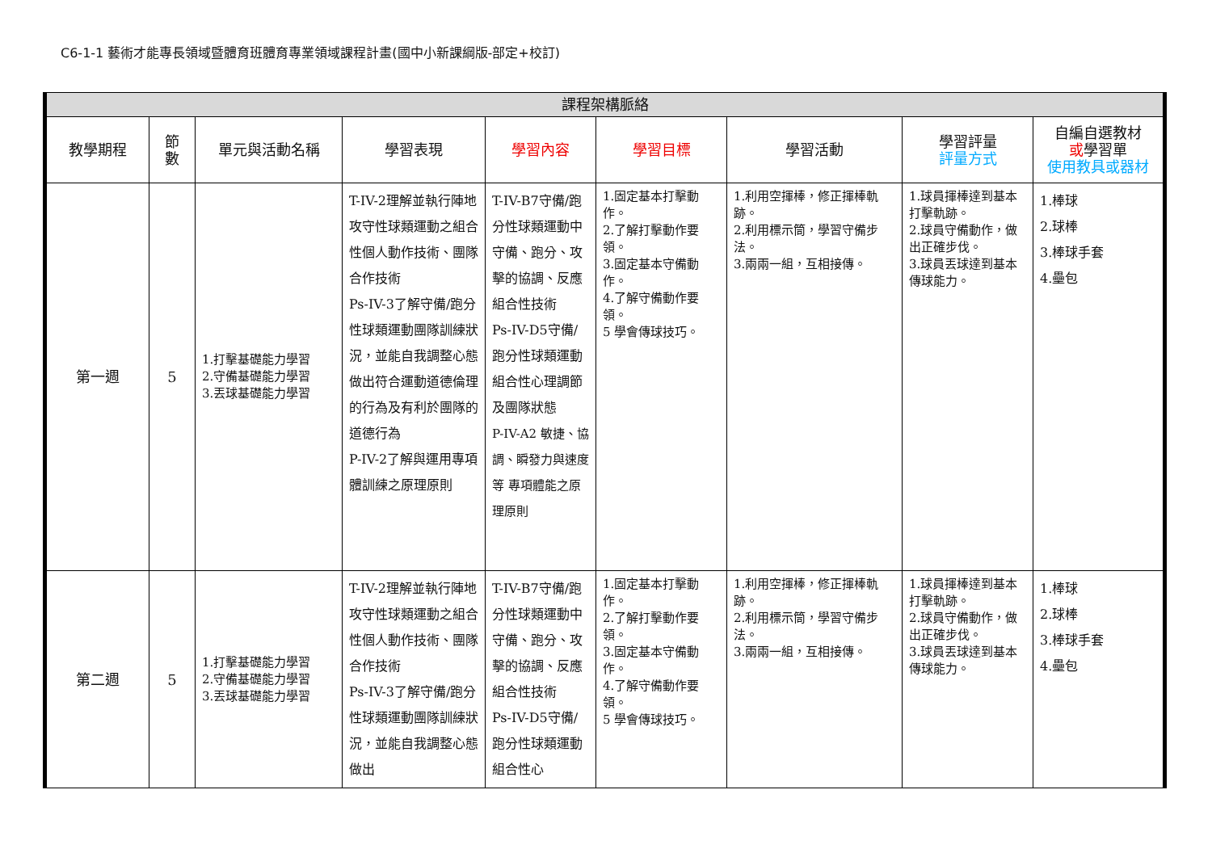C6-1-1 藝術才能專長領域暨體育班體育專業領域課程計畫(國中小新課綱版-部定+校訂)
| 課程架構脈絡 | | | | | | | | |
| --- | --- | --- | --- | --- | --- | --- | --- | --- |
| 教學期程 | 節 數 | 單元與活動名稱 | 學習表現 | 學習內容 | 學習目標 | 學習活動 | 學習評量 評量方式 | 自編自選教材 或 學習單 使用教具或器材 |
| 第一週 | 5 | 1.打擊基礎能力學習 2.守備基礎能力學習 3.丟球基礎能力學習 | T-IV-2理解並執行陣地攻守性球類運動之組合性個人動作技術、團隊合作技術 Ps-IV-3了解守備/跑分性球類運動團隊訓練狀況，並能自我調整心態做出符合運動道德倫理的行為及有利於團隊的道德行為 P-IV-2了解與運用專項體訓練之原理原則 | T-IV-B7守備/跑分性球類運動中守備、跑分、攻擊的協調、反應組合性技術 Ps-IV-D5守備/跑分性球類運動組合性心理調節及團隊狀態 P-IV-A2 敏捷、協調、瞬發力與速度等 專項體能之原理原則 | 1.固定基本打擊動作。 2.了解打擊動作要領。 3.固定基本守備動作。 4.了解守備動作要領。 5 學會傳球技巧。 | 1.利用空揮棒，修正揮棒軌跡。 2.利用標示筒，學習守備步法。 3.兩兩一組，互相接傳。 | 1.球員揮棒達到基本打擊軌跡。 2.球員守備動作，做出正確步伐。 3.球員丟球達到基本傳球能力。 | 1.棒球 2.球棒 3.棒球手套 4.壘包 |
| 第二週 | 5 | 1.打擊基礎能力學習 2.守備基礎能力學習 3.丟球基礎能力學習 | T-IV-2理解並執行陣地攻守性球類運動之組合性個人動作技術、團隊合作技術 Ps-IV-3了解守備/跑分性球類運動團隊訓練狀況，並能自我調整心態做出 | T-IV-B7守備/跑分性球類運動中守備、跑分、攻擊的協調、反應組合性技術 Ps-IV-D5守備/跑分性球類運動組合性心 | 1.固定基本打擊動作。 2.了解打擊動作要領。 3.固定基本守備動作。 4.了解守備動作要領。 5 學會傳球技巧。 | 1.利用空揮棒，修正揮棒軌跡。 2.利用標示筒，學習守備步法。 3.兩兩一組，互相接傳。 | 1.球員揮棒達到基本打擊軌跡。 2.球員守備動作，做出正確步伐。 3.球員丟球達到基本傳球能力。 | 1.棒球 2.球棒 3.棒球手套 4.壘包 |